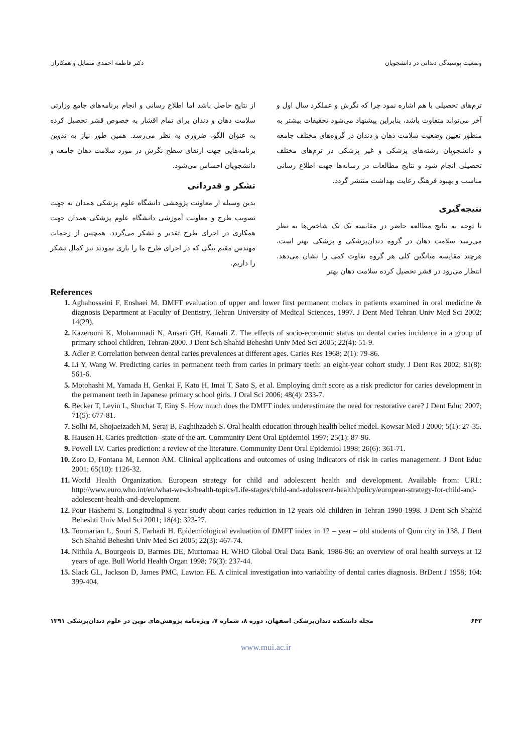وضعیت پوسیدگی دندانی در دانشجویان دکتر فاطمه احمدی متمایل و همکاران
ترم‌های تحصیلی با هم اشاره نمود چرا که نگرش و عملکرد سال اول و آخر می‌تواند متفاوت باشد، بنابراین پیشنهاد می‌شود تحقیقات بیشتر به منظور تعیین وضعیت سلامت دهان و دندان در گروه‌های مختلف جامعه و دانشجویان رشته‌های پزشکی و غیر پزشکی در ترم‌های مختلف تحصیلی انجام شود و نتایج مطالعات در رسانه‌ها جهت اطلاع رسانی مناسب و بهبود فرهنگ رعایت بهداشت منتشر گردد.
نتیجه‌گیری
با توجه به نتایج مطالعه حاضر در مقایسه تک تک شاخص‌ها به نظر می‌رسد سلامت دهان در گروه دندان‌پزشکی و پزشکی بهتر است، هرچند مقایسه میانگین کلی هر گروه تفاوت کمی را نشان می‌دهد. انتظار می‌رود در قشر تحصیل کرده سلامت دهان بهتر
از نتایج حاصل باشد اما اطلاع رسانی و انجام برنامه‌های جامع وزارتی سلامت دهان و دندان برای تمام اقشار به خصوص قشر تحصیل کرده به عنوان الگو، ضروری به نظر می‌رسد. همین طور نیاز به تدوین برنامه‌هایی جهت ارتقای سطح نگرش در مورد سلامت دهان جامعه و دانشجویان احساس می‌شود.
تشکر و قدردانی
بدین وسیله از معاونت پژوهشی دانشگاه علوم پزشکی همدان به جهت تصویب طرح و معاونت آموزشی دانشگاه علوم پزشکی همدان جهت همکاری در اجرای طرح تقدیر و تشکر می‌گردد. همچنین از زحمات مهندس مقیم بیگی که در اجرای طرح ما را یاری نمودند نیز کمال تشکر را داریم.
References
Aghahosseini F, Enshaei M. DMFT evaluation of upper and lower first permanent molars in patients examined in oral medicine & diagnosis Department at Faculty of Dentistry, Tehran University of Medical Sciences, 1997. J Dent Med Tehran Univ Med Sci 2002; 14(29).
Kazerouni K, Mohammadi N, Ansari GH, Kamali Z. The effects of socio-economic status on dental caries incidence in a group of primary school children, Tehran-2000. J Dent Sch Shahid Beheshti Univ Med Sci 2005; 22(4): 51-9.
Adler P. Correlation between dental caries prevalences at different ages. Caries Res 1968; 2(1): 79-86.
Li Y, Wang W. Predicting caries in permanent teeth from caries in primary teeth: an eight-year cohort study. J Dent Res 2002; 81(8): 561-6.
Motohashi M, Yamada H, Genkai F, Kato H, Imai T, Sato S, et al. Employing dmft score as a risk predictor for caries development in the permanent teeth in Japanese primary school girls. J Oral Sci 2006; 48(4): 233-7.
Becker T, Levin L, Shochat T, Einy S. How much does the DMFT index underestimate the need for restorative care? J Dent Educ 2007; 71(5): 677-81.
Solhi M, Shojaeizadeh M, Seraj B, Faghihzadeh S. Oral health education through health belief model. Kowsar Med J 2000; 5(1): 27-35.
Hausen H. Caries prediction--state of the art. Community Dent Oral Epidemiol 1997; 25(1): 87-96.
Powell LV. Caries prediction: a review of the literature. Community Dent Oral Epidemiol 1998; 26(6): 361-71.
Zero D, Fontana M, Lennon AM. Clinical applications and outcomes of using indicators of risk in caries management. J Dent Educ 2001; 65(10): 1126-32.
World Health Organization. European strategy for child and adolescent health and development. Available from: URL: http://www.euro.who.int/en/what-we-do/health-topics/Life-stages/child-and-adolescent-health/policy/european-strategy-for-child-and-adolescent-health-and-development
Pour Hashemi S. Longitudinal 8 year study about caries reduction in 12 years old children in Tehran 1990-1998. J Dent Sch Shahid Beheshti Univ Med Sci 2001; 18(4): 323-27.
Toomarian L, Souri S, Farhadi H. Epidemiological evaluation of DMFT index in 12 – year – old students of Qom city in 138. J Dent Sch Shahid Beheshti Univ Med Sci 2005; 22(3): 467-74.
Nithila A, Bourgeois D, Barmes DE, Murtomaa H. WHO Global Oral Data Bank, 1986-96: an overview of oral health surveys at 12 years of age. Bull World Health Organ 1998; 76(3): 237-44.
Slack GL, Jackson D, James PMC, Lawton FE. A clinical investigation into variability of dental caries diagnosis. BrDent J 1958; 104: 399-404.
۶۴۲ مجله دانشکده دندان‌پزشکی اصفهان، دوره ۸، شماره ۷، ویژه‌نامه پژوهش‌های نوین در علوم دندان‌پزشکی ۱۳۹۱
www.mui.ac.ir